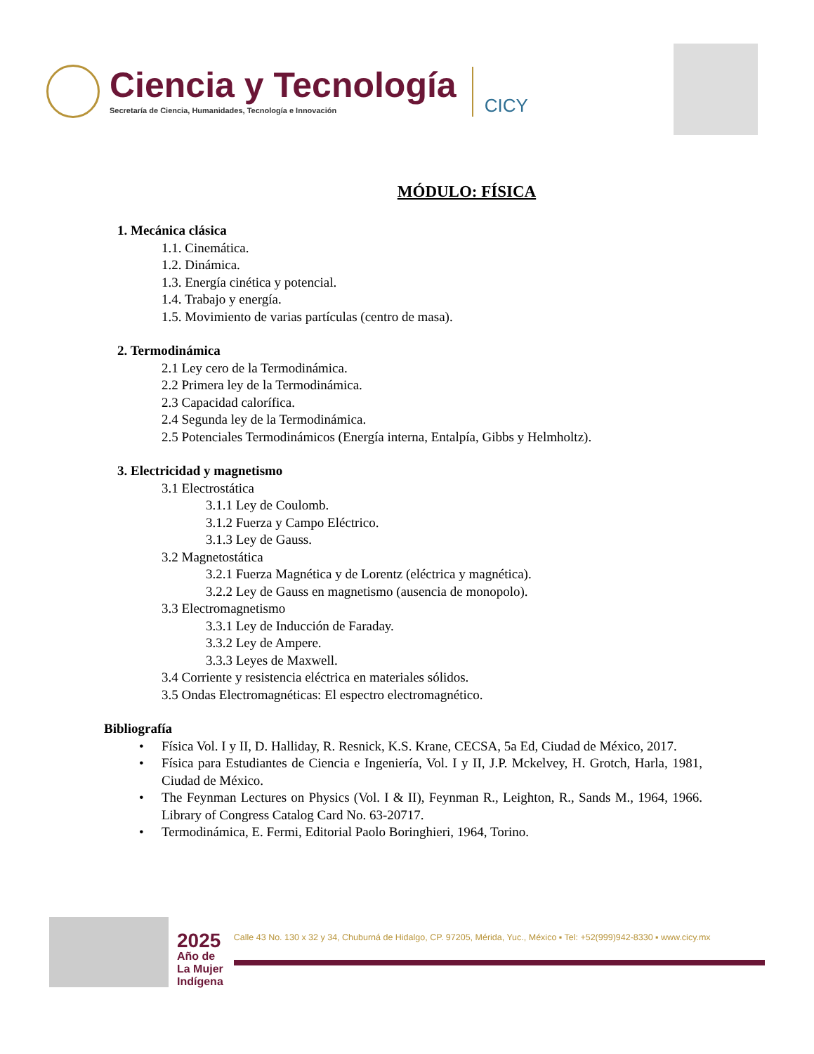Ciencia y Tecnología
Secretaría de Ciencia, Humanidades, Tecnología e Innovación
CICY
MÓDULO: FÍSICA
1. Mecánica clásica
1.1. Cinemática.
1.2. Dinámica.
1.3. Energía cinética y potencial.
1.4. Trabajo y energía.
1.5. Movimiento de varias partículas (centro de masa).
2. Termodinámica
2.1 Ley cero de la Termodinámica.
2.2 Primera ley de la Termodinámica.
2.3 Capacidad calorífica.
2.4 Segunda ley de la Termodinámica.
2.5 Potenciales Termodinámicos (Energía interna, Entalpía, Gibbs y Helmholtz).
3. Electricidad y magnetismo
3.1 Electrostática
3.1.1 Ley de Coulomb.
3.1.2 Fuerza y Campo Eléctrico.
3.1.3 Ley de Gauss.
3.2 Magnetostática
3.2.1 Fuerza Magnética y de Lorentz (eléctrica y magnética).
3.2.2 Ley de Gauss en magnetismo (ausencia de monopolo).
3.3 Electromagnetismo
3.3.1 Ley de Inducción de Faraday.
3.3.2 Ley de Ampere.
3.3.3 Leyes de Maxwell.
3.4 Corriente y resistencia eléctrica en materiales sólidos.
3.5 Ondas Electromagnéticas: El espectro electromagnético.
Bibliografía
• Física Vol. I y II, D. Halliday, R. Resnick, K.S. Krane, CECSA, 5a Ed, Ciudad de México, 2017.
• Física para Estudiantes de Ciencia e Ingeniería, Vol. I y II, J.P. Mckelvey, H. Grotch, Harla, 1981, Ciudad de México.
• The Feynman Lectures on Physics (Vol. I & II), Feynman R., Leighton, R., Sands M., 1964, 1966. Library of Congress Catalog Card No. 63-20717.
• Termodinámica, E. Fermi, Editorial Paolo Boringhieri, 1964, Torino.
2025
Año de
La Mujer
Indígena
Calle 43 No. 130 x 32 y 34, Chuburná de Hidalgo, CP. 97205, Mérida, Yuc., México ▪ Tel: +52(999)942-8330 ▪ www.cicy.mx